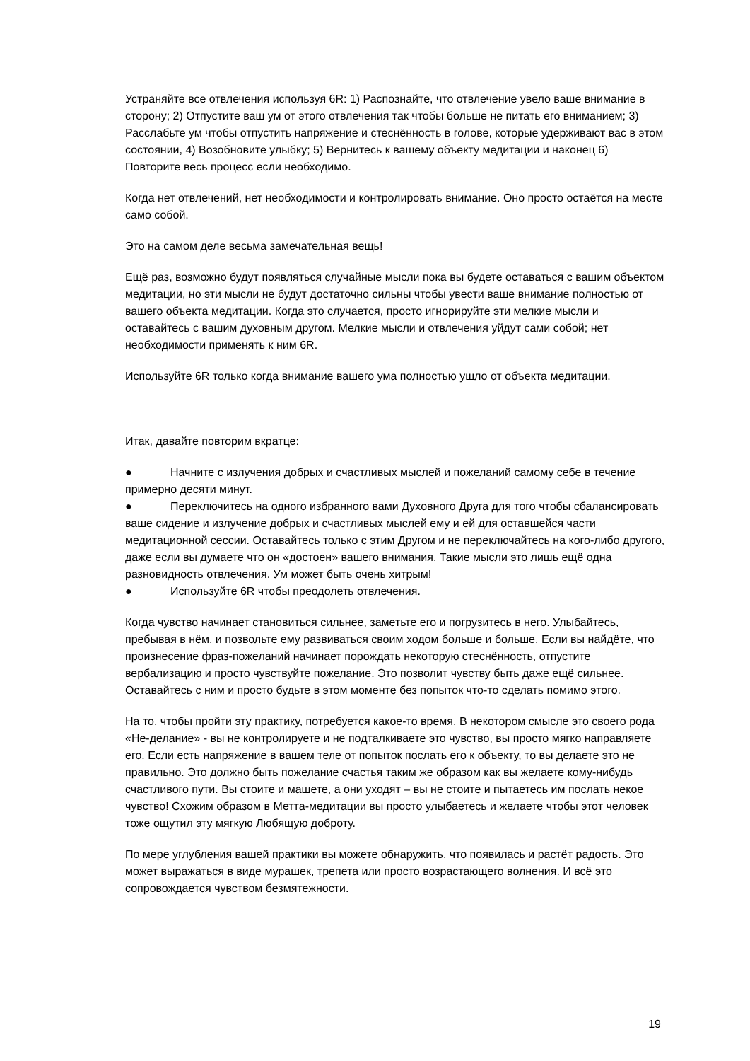Устраняйте все отвлечения используя 6R: 1) Распознайте, что отвлечение увело ваше внимание в сторону; 2) Отпустите ваш ум от этого отвлечения так чтобы больше не питать его вниманием; 3) Расслабьте ум чтобы отпустить напряжение и стеснённость в голове, которые удерживают вас в этом состоянии, 4) Возобновите улыбку; 5) Вернитесь к вашему объекту медитации и наконец 6) Повторите весь процесс если необходимо.
Когда нет отвлечений, нет необходимости и контролировать внимание. Оно просто остаётся на месте само собой.
Это на самом деле весьма замечательная вещь!
Ещё раз, возможно будут появляться случайные мысли пока вы будете оставаться с вашим объектом медитации, но эти мысли не будут достаточно сильны чтобы увести ваше внимание полностью от вашего объекта медитации. Когда это случается, просто игнорируйте эти мелкие мысли и оставайтесь с вашим духовным другом. Мелкие мысли и отвлечения уйдут сами собой; нет необходимости применять к ним 6R.
Используйте 6R только когда внимание вашего ума полностью ушло от объекта медитации.
Итак, давайте повторим вкратце:
● Начните с излучения добрых и счастливых мыслей и пожеланий самому себе в течение примерно десяти минут.
● Переключитесь на одного избранного вами Духовного Друга для того чтобы сбалансировать ваше сидение и излучение добрых и счастливых мыслей ему и ей для оставшейся части медитационной сессии. Оставайтесь только с этим Другом и не переключайтесь на кого-либо другого, даже если вы думаете что он «достоен» вашего внимания. Такие мысли это лишь ещё одна разновидность отвлечения. Ум может быть очень хитрым!
● Используйте 6R чтобы преодолеть отвлечения.
Когда чувство начинает становиться сильнее, заметьте его и погрузитесь в него. Улыбайтесь, пребывая в нём, и позвольте ему развиваться своим ходом больше и больше. Если вы найдёте, что произнесение фраз-пожеланий начинает порождать некоторую стеснённость, отпустите вербализацию и просто чувствуйте пожелание. Это позволит чувству быть даже ещё сильнее. Оставайтесь с ним и просто будьте в этом моменте без попыток что-то сделать помимо этого.
На то, чтобы пройти эту практику, потребуется какое-то время. В некотором смысле это своего рода «Не-делание» - вы не контролируете и не подталкиваете это чувство, вы просто мягко направляете его. Если есть напряжение в вашем теле от попыток послать его к объекту, то вы делаете это не правильно. Это должно быть пожелание счастья таким же образом как вы желаете кому-нибудь счастливого пути. Вы стоите и машете, а они уходят – вы не стоите и пытаетесь им послать некое чувство! Схожим образом в Метта-медитации вы просто улыбаетесь и желаете чтобы этот человек тоже ощутил эту мягкую Любящую доброту.
По мере углубления вашей практики вы можете обнаружить, что появилась и растёт радость. Это может выражаться в виде мурашек, трепета или просто возрастающего волнения. И всё это сопровождается чувством безмятежности.
19